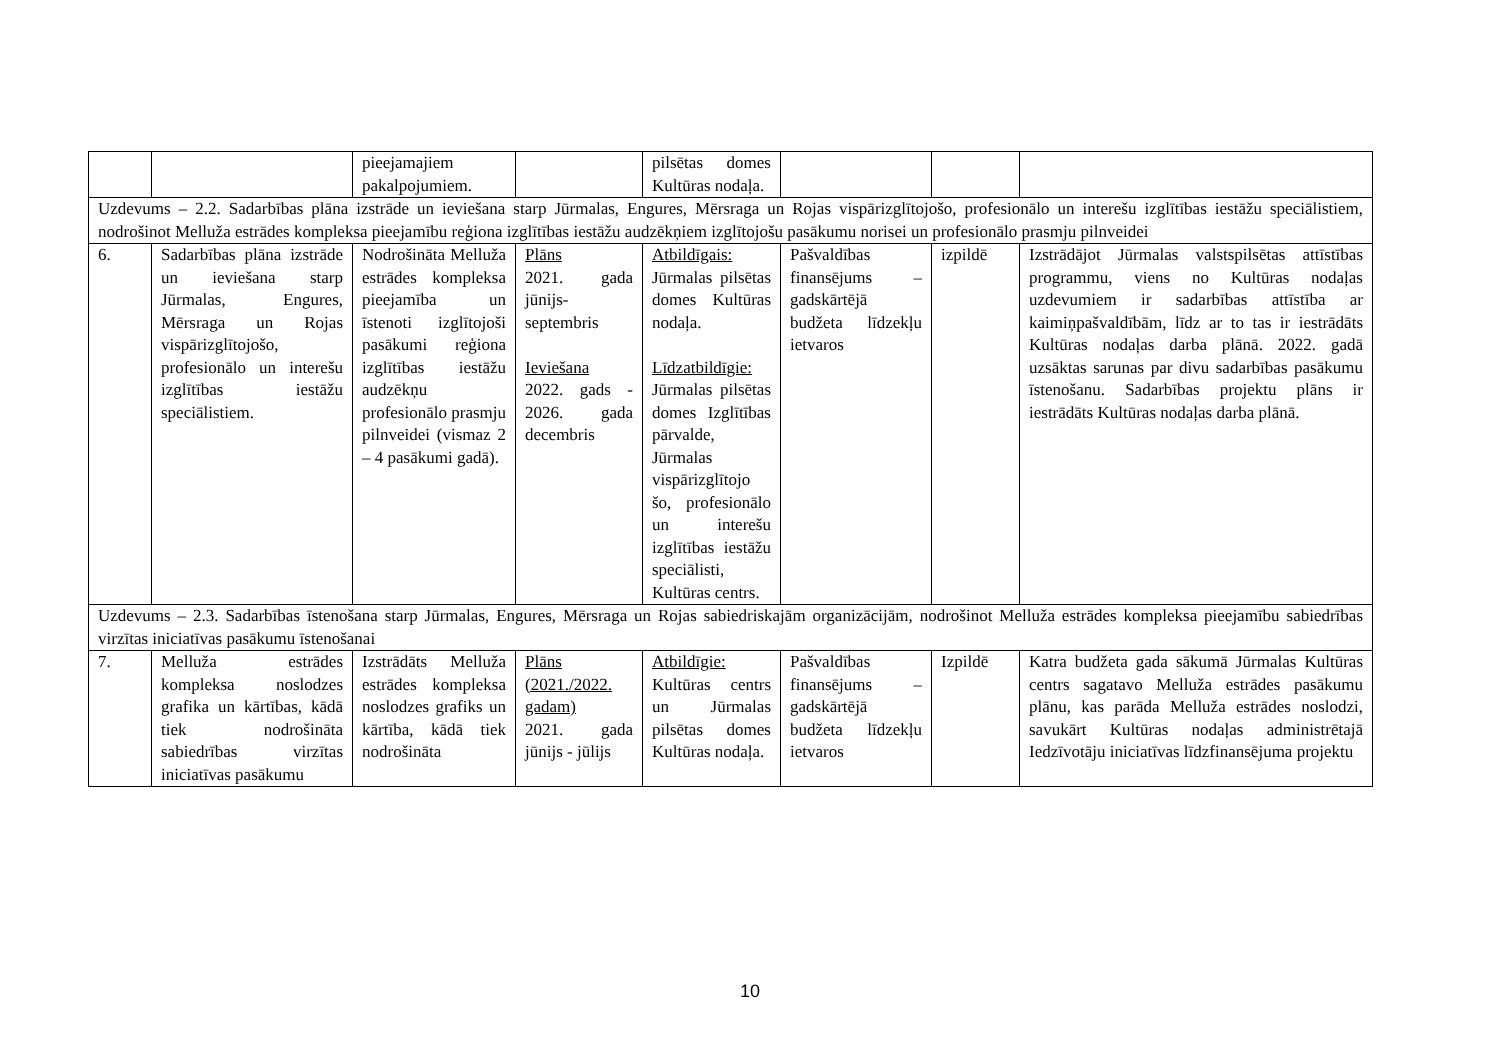| | | pieejamajiem pakalpojumiem. | | pilsētas domes Kultūras nodaļa. | | | |
| Uzdevums – 2.2. Sadarbības plāna izstrāde un ieviešana starp Jūrmalas, Engures, Mērsraga un Rojas vispārizglītojošo, profesionālo un interešu izglītības iestāžu speciālistiem, nodrošinot Melluža estrādes kompleksa pieejamību reģiona izglītības iestāžu audzēkņiem izglītojošu pasākumu norisei un profesionālo prasmju pilnveidei | | | | | | | |
| 6. | Sadarbības plāna izstrāde un ieviešana starp Jūrmalas, Engures, Mērsraga un Rojas vispārizglītojošo, profesionālo un interešu izglītības iestāžu speciālistiem. | Nodrošināta Melluža estrādes kompleksa pieejamība un īstenoti izglītojoši pasākumi reģiona izglītības iestāžu audzēkņu profesionālo prasmju pilnveidei (vismaz 2 – 4 pasākumi gadā). | Plāns 2021. gada jūnijs-septembris Ieviešana 2022. gads - 2026. gada decembris | Atbildīgais: Jūrmalas pilsētas domes Kultūras nodaļa. Līdzatbildīgie: Jūrmalas pilsētas domes Izglītības pārvalde, Jūrmalas vispārizglītojo šo, profesionālo un interešu izglītības iestāžu speciālisti, Kultūras centrs. | Pašvaldības finansējums – gadskārtējā budžeta līdzekļu ietvaros | izpildē | Izstrādājot Jūrmalas valstspilsētas attīstības programmu, viens no Kultūras nodaļas uzdevumiem ir sadarbības attīstība ar kaimiņpašvaldībām, līdz ar to tas ir iestrādāts Kultūras nodaļas darba plānā. 2022. gadā uzsāktas sarunas par divu sadarbības pasākumu īstenošanu. Sadarbības projektu plāns ir iestrādāts Kultūras nodaļas darba plānā. |
| Uzdevums – 2.3. Sadarbības īstenošana starp Jūrmalas, Engures, Mērsraga un Rojas sabiedriskajām organizācijām, nodrošinot Melluža estrādes kompleksa pieejamību sabiedrības virzītas iniciatīvas pasākumu īstenošanai | | | | | | | |
| 7. | Melluža estrādes kompleksa noslodzes grafika un kārtības, kādā tiek nodrošināta sabiedrības virzītas iniciatīvas pasākumu | Izstrādāts Melluža estrādes kompleksa noslodzes grafiks un kārtība, kādā tiek nodrošināta | Plāns (2021./2022. gadam) 2021. gada jūnijs - jūlijs | Atbildīgie: Kultūras centrs un Jūrmalas pilsētas domes Kultūras nodaļa. | Pašvaldības finansējums – gadskārtējā budžeta līdzekļu ietvaros | Izpildē | Katra budžeta gada sākumā Jūrmalas Kultūras centrs sagatavo Melluža estrādes pasākumu plānu, kas parāda Melluža estrādes noslodzi, savukārt Kultūras nodaļas administrētajā Iedzīvotāju iniciatīvas līdzfinansējuma projektu |
10